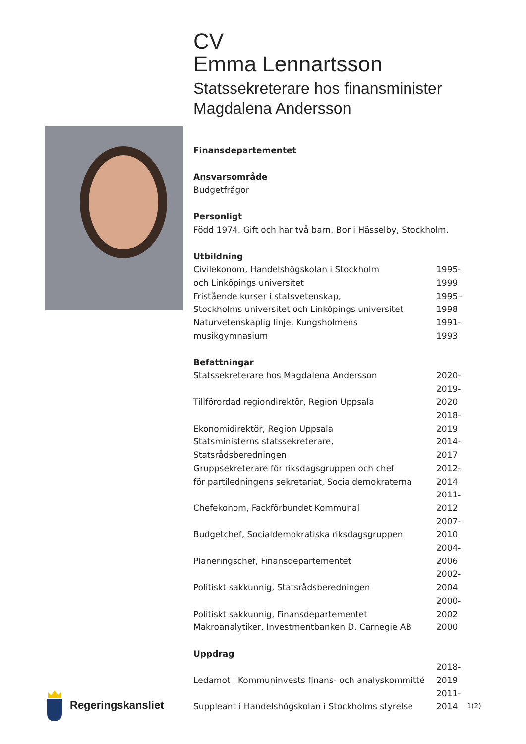CV
Emma Lennartsson
Statssekreterare hos finansminister
Magdalena Andersson
Finansdepartementet
Ansvarsområde
Budgetfrågor
Personligt
Född 1974. Gift och har två barn. Bor i Hässelby, Stockholm.
Utbildning
| Civilekonom, Handelshögskolan i Stockholm och Linköpings universitet | 1995-1999 |
| Fristående kurser i statsvetenskap, Stockholms universitet och Linköpings universitet | 1995–1998 |
| Naturvetenskaplig linje, Kungsholmens musikgymnasium | 1991-1993 |
Befattningar
| Statssekreterare hos Magdalena Andersson | 2020- |
| Tillförordad regiondirektör, Region Uppsala | 2019-2020 |
| Ekonomidirektör, Region Uppsala | 2018-2019 |
| Statsministerns statssekreterare, Statsrådsberedningen | 2014-2017 |
| Gruppsekreterare för riksdagsgruppen och chef för partiledningens sekretariat, Socialdemokraterna | 2012-2014 |
| Chefekonom, Fackförbundet Kommunal | 2011-2012 |
| Budgetchef, Socialdemokratiska riksdagsgruppen | 2007-2010 |
| Planeringschef, Finansdepartementet | 2004-2006 |
| Politiskt sakkunnig, Statsrådsberedningen | 2002-2004 |
| Politiskt sakkunnig, Finansdepartementet | 2000-2002 |
| Makroanalytiker, Investmentbanken D. Carnegie AB | 2000 |
Uppdrag
| Ledamot i Kommuninvests finans- och analyskommitté | 2018-2019 |
| Suppleant i Handelshögskolan i Stockholms styrelse | 2011-2014 |
Regeringskansliet
1(2)